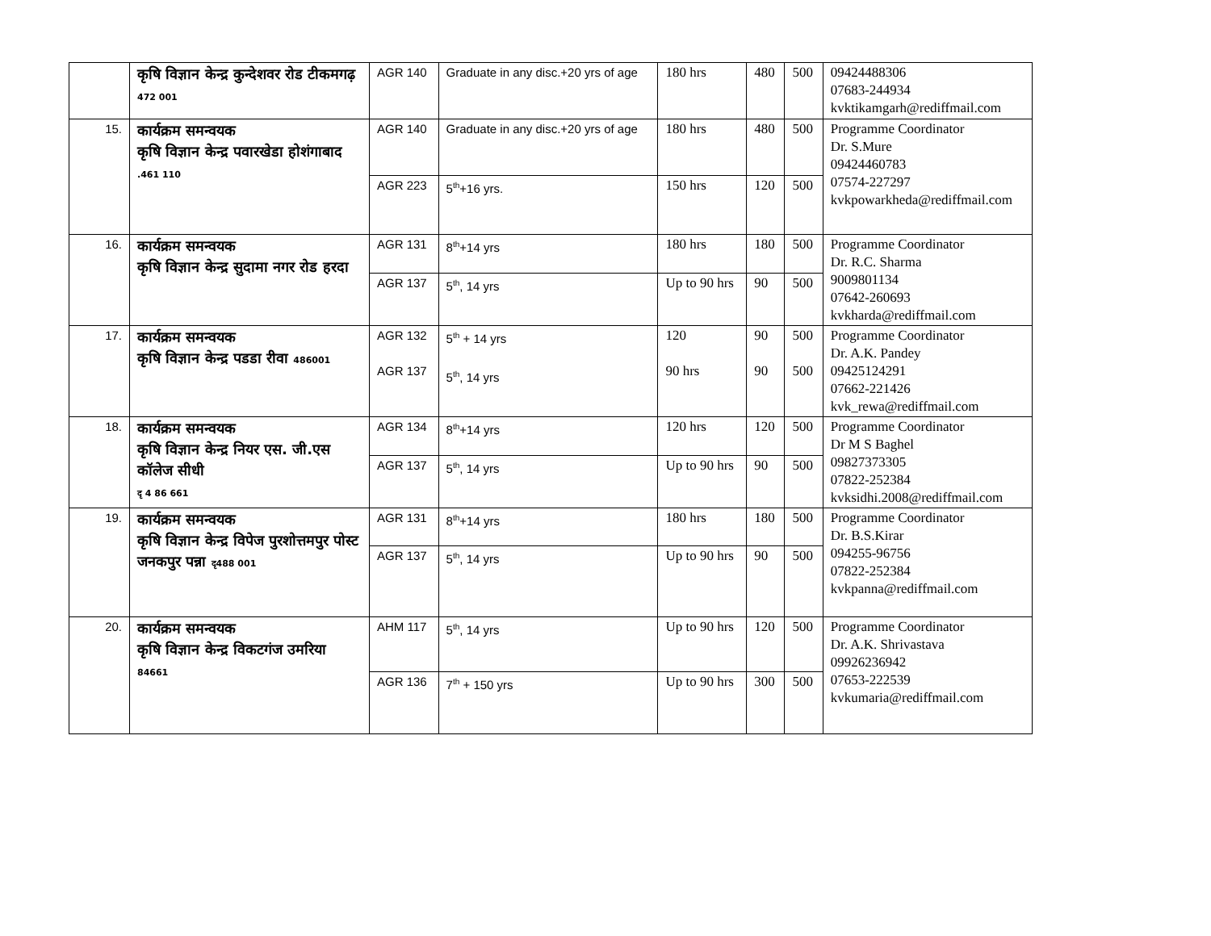| | कृषि विज्ञान केन्द्र कुन्देशवर रोड टीकमगढ़ 472 001 | AGR 140 | Graduate in any disc.+20 yrs of age | 180 hrs | 480 | 500 | 09424488306 07683-244934 kvktikamgarh@rediffmail.com |
| 15. | कार्यक्रम समन्वयक कृषि विज्ञान केन्द्र पवारखेडा होशंगाबाद .461 110 | AGR 140 | Graduate in any disc.+20 yrs of age | 180 hrs | 480 | 500 | Programme Coordinator Dr. S.Mure 09424460783 07574-227297 kvkpowarkheda@rediffmail.com |
| | | AGR 223 | 5<sup>th</sup>+16 yrs. | 150 hrs | 120 | 500 | |
| 16. | कार्यक्रम समन्वयक कृषि विज्ञान केन्द्र सुदामा नगर रोड हरदा | AGR 131 | 8<sup>th</sup>+14 yrs | 180 hrs | 180 | 500 | Programme Coordinator Dr. R.C. Sharma 9009801134 07642-260693 kvkharda@rediffmail.com |
| | | AGR 137 | 5<sup>th</sup>, 14 yrs | Up to 90 hrs | 90 | 500 | |
| 17. | कार्यक्रम समन्वयक कृषि विज्ञान केन्द्र पडडा रीवा 486001 | AGR 132 AGR 137 | 5<sup>th</sup> + 14 yrs 5<sup>th</sup>, 14 yrs | 120 90 hrs | 90 90 | 500 500 | Programme Coordinator Dr. A.K. Pandey 09425124291 07662-221426 kvk_rewa@rediffmail.com |
| 18. | कार्यक्रम समन्वयक कृषि विज्ञान केन्द्र नियर एस. जी.एस कॉलेज सीधी दृ 4 86 661 | AGR 134 | 8<sup>th</sup>+14 yrs | 120 hrs | 120 | 500 | Programme Coordinator Dr M S Baghel 09827373305 07822-252384 kvksidhi.2008@rediffmail.com |
| | | AGR 137 | 5<sup>th</sup>, 14 yrs | Up to 90 hrs | 90 | 500 | |
| 19. | कार्यक्रम समन्वयक कृषि विज्ञान केन्द्र विपेज पुरशोत्तमपुर पोस्ट जनकपुर पन्ना दृ488 001 | AGR 131 | 8<sup>th</sup>+14 yrs | 180 hrs | 180 | 500 | Programme Coordinator Dr. B.S.Kirar 094255-96756 07822-252384 kvkpanna@rediffmail.com |
| | | AGR 137 | 5<sup>th</sup>, 14 yrs | Up to 90 hrs | 90 | 500 | |
| 20. | कार्यक्रम समन्वयक कृषि विज्ञान केन्द्र विकटगंज उमरिया 84661 | AHM 117 | 5<sup>th</sup>, 14 yrs | Up to 90 hrs | 120 | 500 | Programme Coordinator Dr. A.K. Shrivastava 09926236942 07653-222539 kvkumaria@rediffmail.com |
| | | AGR 136 | 7<sup>th</sup> + 150 yrs | Up to 90 hrs | 300 | 500 | |